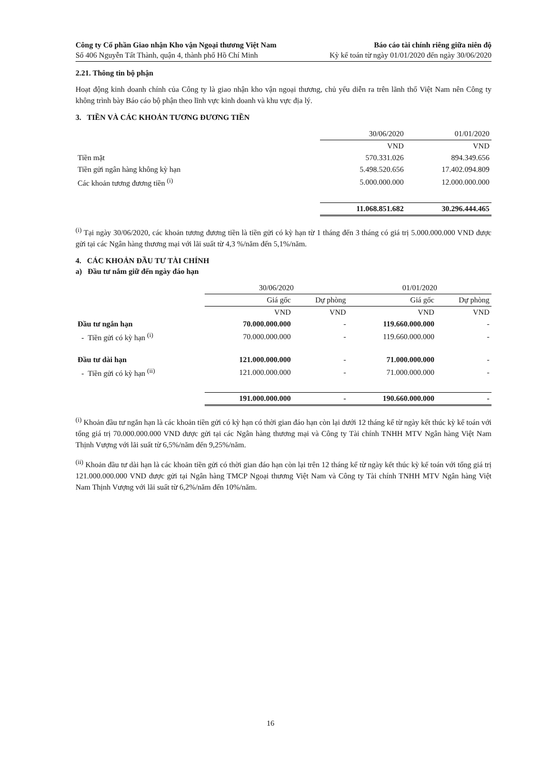Công ty Cổ phần Giao nhận Kho vận Ngoại thương Việt Nam
Số 406 Nguyễn Tất Thành, quận 4, thành phố Hồ Chí Minh
Báo cáo tài chính riêng giữa niên độ
Kỳ kế toán từ ngày 01/01/2020 đến ngày 30/06/2020
2.21. Thông tin bộ phận
Hoạt động kinh doanh chính của Công ty là giao nhận kho vận ngoại thương, chủ yếu diễn ra trên lãnh thổ Việt Nam nên Công ty không trình bày Báo cáo bộ phận theo lĩnh vực kinh doanh và khu vực địa lý.
3. TIỀN VÀ CÁC KHOẢN TƯƠNG ĐƯƠNG TIỀN
| | 30/06/2020 | 01/01/2020 |
| --- | --- | --- |
| | VND | VND |
| Tiền mặt | 570.331.026 | 894.349.656 |
| Tiền gửi ngân hàng không kỳ hạn | 5.498.520.656 | 17.402.094.809 |
| Các khoản tương đương tiền <sup>(i)</sup> | 5.000.000.000 | 12.000.000.000 |
| | 11.068.851.682 | 30.296.444.465 |
<sup>(i)</sup> Tại ngày 30/06/2020, các khoản tương đương tiền là tiền gửi có kỳ hạn từ 1 tháng đến 3 tháng có giá trị 5.000.000.000 VND được gửi tại các Ngân hàng thương mại với lãi suất từ 4,3 %/năm đến 5,1%/năm.
4. CÁC KHOẢN ĐẦU TƯ TÀI CHÍNH
a) Đầu tư nắm giữ đến ngày đáo hạn
| | 30/06/2020 | | 01/01/2020 | |
| --- | --- | --- | --- | --- |
| | Giá gốc | Dự phòng | Giá gốc | Dự phòng |
| | VND | VND | VND | VND |
| Đầu tư ngắn hạn | 70.000.000.000 | - | 119.660.000.000 | - |
| - Tiền gửi có kỳ hạn <sup>(i)</sup> | 70.000.000.000 | - | 119.660.000.000 | - |
| Đầu tư dài hạn | 121.000.000.000 | - | 71.000.000.000 | - |
| - Tiền gửi có kỳ hạn <sup>(ii)</sup> | 121.000.000.000 | - | 71.000.000.000 | - |
| | 191.000.000.000 | - | 190.660.000.000 | - |
<sup>(i)</sup> Khoản đầu tư ngắn hạn là các khoản tiền gửi có kỳ hạn có thời gian đáo hạn còn lại dưới 12 tháng kể từ ngày kết thúc kỳ kế toán với tổng giá trị 70.000.000.000 VND được gửi tại các Ngân hàng thương mại và Công ty Tài chính TNHH MTV Ngân hàng Việt Nam Thịnh Vượng với lãi suất từ 6,5%/năm đến 9,25%/năm.
<sup>(ii)</sup> Khoản đầu tư dài hạn là các khoản tiền gửi có thời gian đáo hạn còn lại trên 12 tháng kể từ ngày kết thúc kỳ kế toán với tổng giá trị 121.000.000.000 VND được gửi tại Ngân hàng TMCP Ngoại thương Việt Nam và Công ty Tài chính TNHH MTV Ngân hàng Việt Nam Thịnh Vượng với lãi suất từ 6,2%/năm đến 10%/năm.
16